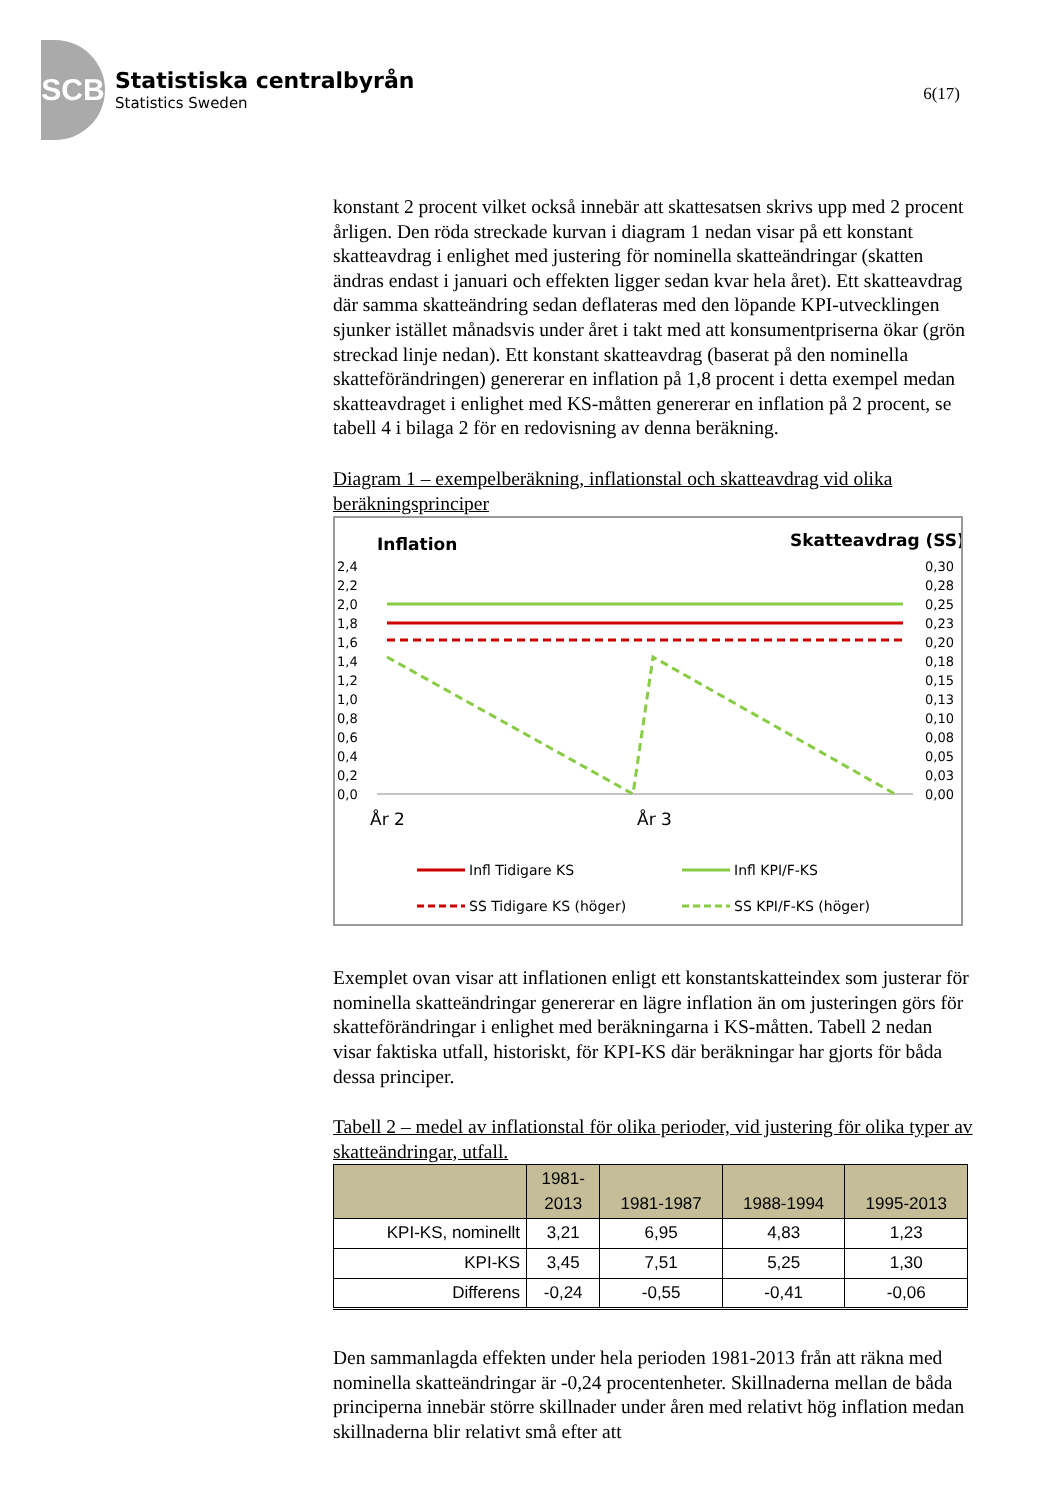SCB
Statistiska centralbyrån
Statistics Sweden
6(17)
konstant 2 procent vilket också innebär att skattesatsen skrivs upp med 2 procent årligen. Den röda streckade kurvan i diagram 1 nedan visar på ett konstant skatteavdrag i enlighet med justering för nominella skatteändringar (skatten ändras endast i januari och effekten ligger sedan kvar hela året). Ett skatteavdrag där samma skatteändring sedan deflateras med den löpande KPI-utvecklingen sjunker istället månadsvis under året i takt med att konsumentpriserna ökar (grön streckad linje nedan). Ett konstant skatteavdrag (baserat på den nominella skatteförändringen) genererar en inflation på 1,8 procent i detta exempel medan skatteavdraget i enlighet med KS-måtten genererar en inflation på 2 procent, se tabell 4 i bilaga 2 för en redovisning av denna beräkning.
Diagram 1 – exempelberäkning, inflationstal och skatteavdrag vid olika beräkningsprinciper
Inflation
Skatteavdrag (SS)
2,4
2,2
2,0
1,8
1,6
1,4
1,2
1,0
0,8
0,6
0,4
0,2
0,0
0,30
0,28
0,25
0,23
0,20
0,18
0,15
0,13
0,10
0,08
0,05
0,03
0,00
År 2
År 3
Infl Tidigare KS
Infl KPI/F-KS
SS Tidigare KS (höger)
SS KPI/F-KS (höger)
Exemplet ovan visar att inflationen enligt ett konstantskatteindex som justerar för nominella skatteändringar genererar en lägre inflation än om justeringen görs för skatteförändringar i enlighet med beräkningarna i KS-måtten. Tabell 2 nedan visar faktiska utfall, historiskt, för KPI-KS där beräkningar har gjorts för båda dessa principer.
Tabell 2 – medel av inflationstal för olika perioder, vid justering för olika typer av skatteändringar, utfall.
| | 1981- 2013 | 1981-1987 | 1988-1994 | 1995-2013 |
| --- | --- | --- | --- | --- |
| KPI-KS, nominellt | 3,21 | 6,95 | 4,83 | 1,23 |
| KPI-KS | 3,45 | 7,51 | 5,25 | 1,30 |
| Differens | -0,24 | -0,55 | -0,41 | -0,06 |
Den sammanlagda effekten under hela perioden 1981-2013 från att räkna med nominella skatteändringar är -0,24 procentenheter. Skillnaderna mellan de båda principerna innebär större skillnader under åren med relativt hög inflation medan skillnaderna blir relativt små efter att